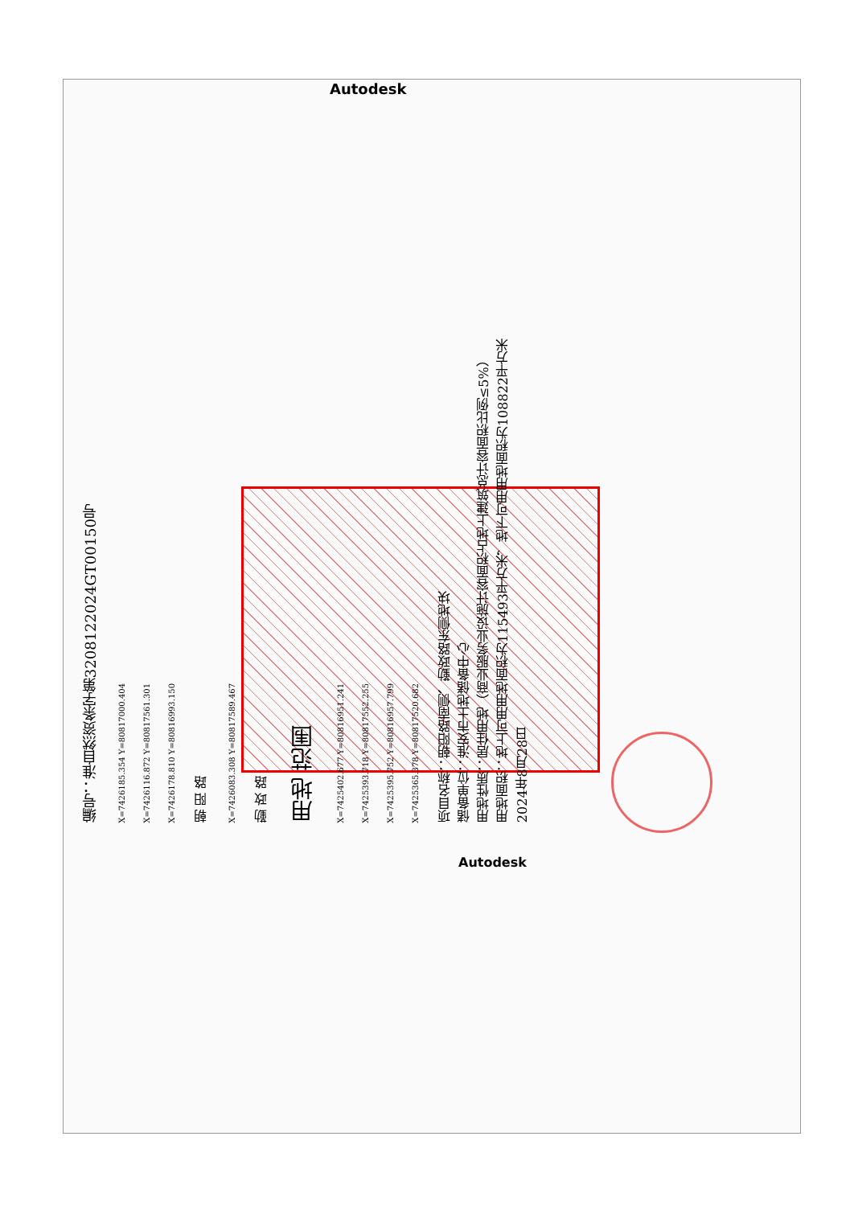Autodesk
编号：淮自然资条字第3208122024GT00150号
X=7426185.354 Y=80817000.404
X=7426116.872 Y=80817561.301
X=7426178.810 Y=80816993.150
朝 阳 路
X=7426083.308 Y=80817589.467
勤 政 路
用地 范围
X=7425402.677 Y=80816951.241
X=7425393.718 Y=80817552.255
X=7425395.752 Y=80816957.799
X=7425365.378 Y=80817520.682
项目名称：朝阳路南侧、勤政路东侧地块
储备单位：淮安市土地储备中心
用地性质：居住用地（商业服务业设施计容面积占地上建筑总计容面积比例≤5%）
用地面积：地上可用用地面积为115493平方米，地下可用用地面积为108822平方米
2024年8月28日
Autodesk